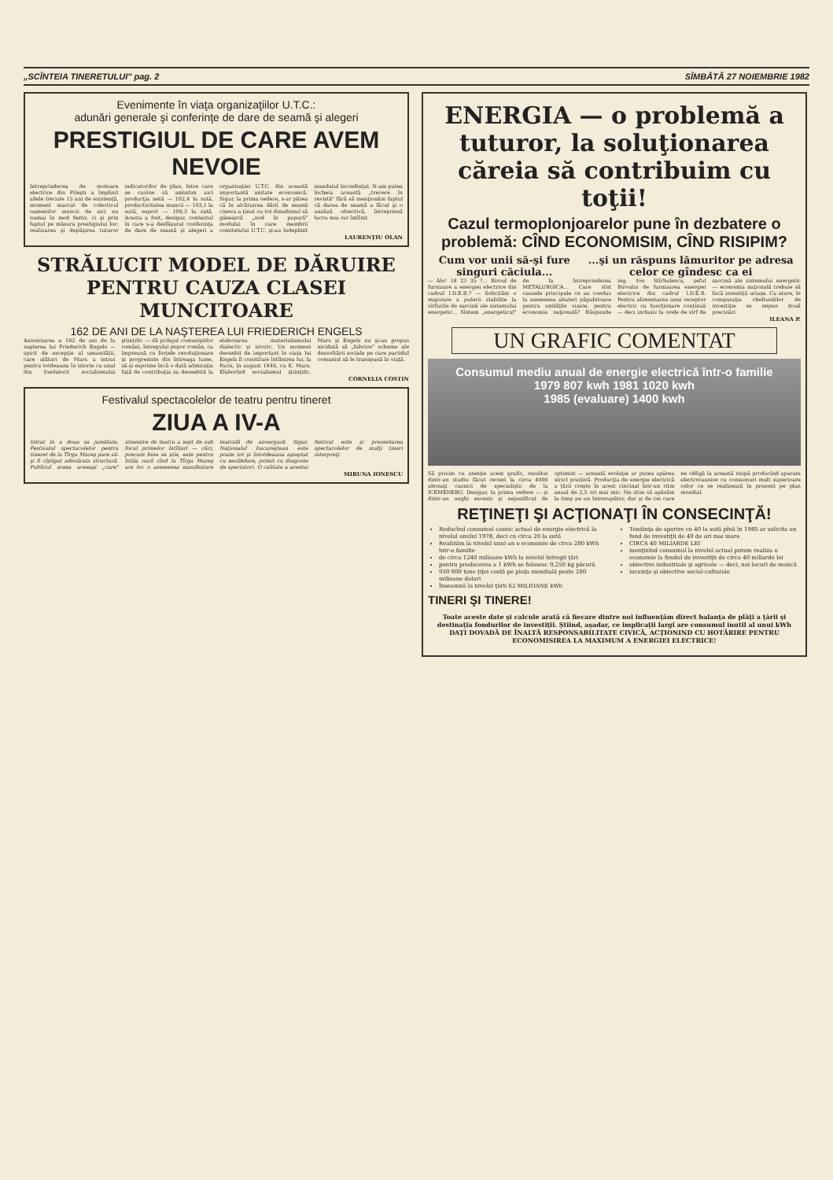„SCÎNTEIA TINERETULUI" pag. 2 SÎMBĂTĂ 27 NOIEMBRIE 1982
Evenimente în viaţa organizaţiilor U.T.C.:
adunări generale şi conferinţe de dare de seamă şi alegeri
PRESTIGIUL DE CARE AVEM NEVOIE
Intreprinderea de motoare electrice din Piteşti a împlinit zilele trecute 15 ani de existenţă, moment marcat de colectivul oamenilor muncii de aici nu numai în mod festiv, ci şi prin faptul pe măsura prestigiului lor: realizarea şi depăşirea tuturor indicatorilor de plan, între care se cuvine să amintim aici producţia netă — 102,4 la sută, productivitatea muncii — 103,1 la sută, export — 109,3 la sută. Acesta a fost, desigur, contextul în care s-a desfăşurat conferinţa de dare de seamă şi alegeri a organizaţiei U.T.C. din această importantă unitate economică. Sigur, la prima vedere, s-ar părea că în alcătuirea dării de seamă cineva a ţinut cu tot dinadinsul să găsească „nod în papură" modului în care membrii comitetului U.T.C. şi-au îndeplinit mandatul încredinţat. N-am putea încheia această „trecere în revistă" fără să menţionăm faptul că darea de seamă a făcut şi o analiză obiectivă, întreprinsă lucru mai rar întîlnit.
LAURENŢIU OLAN
STRĂLUCIT MODEL DE DĂRUIRE PENTRU CAUZA CLASEI MUNCITOARE
162 DE ANI DE LA NAŞTEREA LUI FRIEDERICH ENGELS
Aniversarea a 162 de ani de la naşterea lui Friederich Engels — spirit de excepţie al umanităţii, care alături de Marx a intrat pentru totdeauna în istorie ca unul din fondatorii socialismului ştiinţific — dă prilejul comuniştilor români, întregului popor român, ca împreună cu forţele revoluţionare şi progresiste din întreaga lume, să-şi exprime încă o dată admiraţia faţă de contribuţia sa deosebită la elaborarea materialismului dialectic şi istoric. Un moment deosebit de important în viaţa lui Engels îl constituie întîlnirea lui, la Paris, în august 1844, cu K. Marx. Elaborînd socialismul ştiinţific, Marx şi Engels nu şi-au propus nicidată să „fabrice" scheme ale dezvoltării sociale pe care partidul comunist să le transpună în viaţă.
CORNELIA COSTIN
Festivalul spectacolelor de teatru pentru tineret
ZIUA A IV-A
Intrat în a doua sa jumătate, Festivalul spectacolelor pentru tineret de la Tîrgu Mureş pare să-şi fi cîştigat adevărata structură. Publicul sosea aceeaşi „care" intensive de teatru a ieşit de sub focul primelor întîlniri — căci, precum bine se ştie, este pentru întîia oară cînd la Tîrgu Mureş are loc o asemenea manifestare teatrală de anvergură. Sigur, Naţionalul bucureştean este poate tot şi întotdeauna aşteptat cu nerăbdare, primit cu dragoste de spectatori. O calitate a acestui festival este şi prezentarea spectacolelor de mulţi tineri interpreţi.
MIRUNA IONESCU
ENERGIA — o problemă a tuturor, la soluţionarea căreia să contribuim cu toţii!
Cazul termoplonjoarelor pune în dezbatere o problemă: CÎND ECONOMISIM, CÎND RISIPIM?
Cum vor unii să-şi fure singuri căciula......şi un răspuns lămuritor pe adresa celor ce gîndesc ca ei
— Alo! 18 23 35 ?... Biroul de furnizare a energiei electrice din cadrul I.D.E.B.? — Solicităm o majorare a puterii stabilite la vîrfurile de sarcină ale sistemului energetic... Sîntem „energeticul" de la Intreprinderea METALURGICA... Care sînt cauzele principale ce au condus la asemenea abateri păgubitoare pentru unităţile vizate, pentru economia naţională? Răspunde ing. Ion Stîrbulescu, şeful Biroului de furnizarea energiei electrice din cadrul I.D.E.B. Pentru alimentarea unui receptor electric cu funcţionare continuă — deci inclusiv la orele de vîrf de sarcină ale sistemului energetic — economia naţională trebuie să facă investiţii uriaşe. Ca atare, în comparaţia cheltuielilor de investiţie se impun două precizări.
ILEANA P.
UN GRAFIC COMENTAT
Consumul mediu anual de energie electrică într-o familie
1979 807 kwh 1981 1020 kwh
1985 (evaluare) 1400 kwh
Să privim cu atenţie acest grafic, rezultat dintr-un studiu făcut recent la circa 4000 abonaţi casnici de specialiştii de la ICEMENERG. Desigur, la prima vedere — şi dintr-un unghi excesiv şi nejustificat de optimist — această evoluţie ar putea apărea strict pozitivă. Producţia de energie electrică a ţării creşte în acest cincinal într-un ritm anual de 2,5 ori mai mic. Ne stim să apăsăm la timp pe un întrerupător, dar şi de cei care ne obligă la această risipă producînd aparate electrocasnice cu consumuri mult superioare celor ce se realizează în prezent pe plan mondial.
REŢINEŢI ŞI ACŢIONAŢI ÎN CONSECINŢĂ!
Reducînd consumul casnic actual de energie electrică la nivelul anului 1978, deci cu circa 20 la sută
Realizăm la nivelul unui an o economie de circa 200 kWh într-o familie
de circa 1240 milioane kWh la nivelul întregii ţări
pentru producerea a 1 kWh se folosesc 0,250 kg păcură
930 000 tone ţiţei costă pe piaţa mondială peste 200 milioane dolari
Înseamnă la nivelul ţării 62 MILIOANE kWh
Tendinţa de sporire cu 40 la sută pînă în 1985 ar solicita un fond de investiţii de 40 de ori mai mare
CIRCA 40 MILIARDE LEI
menţinînd consumul la nivelul actual putem realiza o economie la fondul de investiţii de circa 40 miliarde lei
obiective industriale şi agricole — deci, noi locuri de muncă
locuinţe şi obiective social-culturale
TINERI ŞI TINERE!
Toate aceste date şi calcule arată că fiecare dintre noi influenţăm direct balanţa de plăţi a ţării şi destinaţia fondurilor de investiţii. Ştiind, aşadar, ce implicaţii largi are consumul inutil al unui kWh
DAŢI DOVADĂ DE ÎNALTĂ RESPONSABILITATE CIVICĂ, ACŢIONIND CU HOTĂRIRE PENTRU ECONOMISIREA LA MAXIMUM A ENERGIEI ELECTRICE!